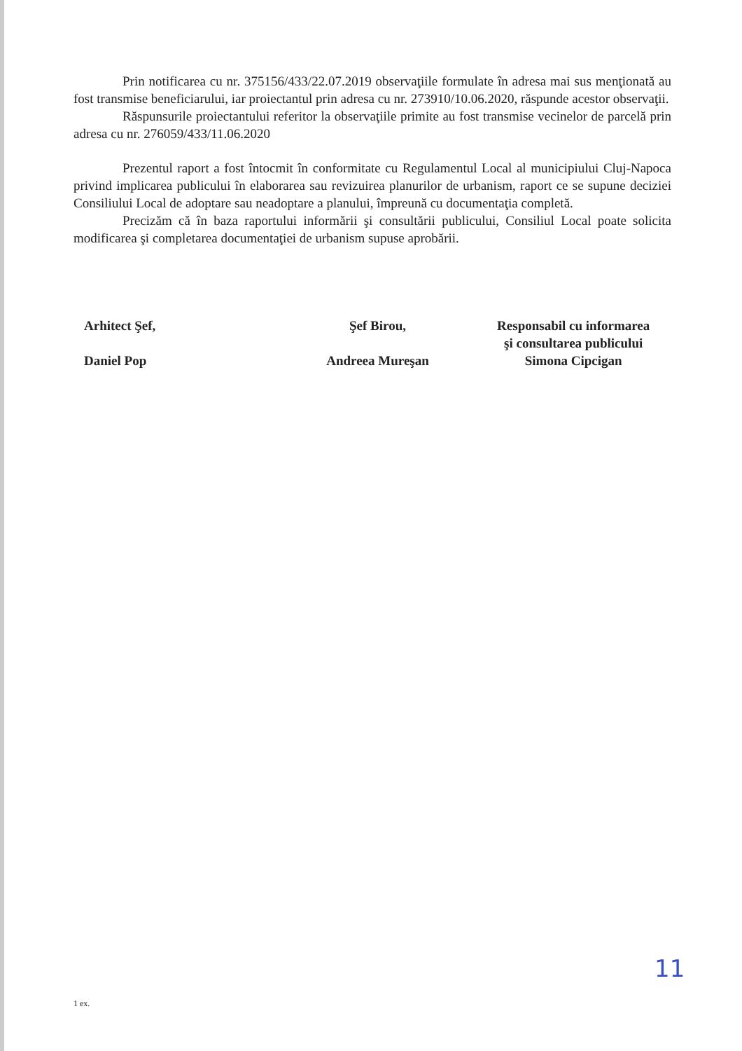Prin notificarea cu nr. 375156/433/22.07.2019 observaţiile formulate în adresa mai sus menţionată au fost transmise beneficiarului, iar proiectantul prin adresa cu nr. 273910/10.06.2020, răspunde acestor observaţii.
Răspunsurile proiectantului referitor la observaţiile primite au fost transmise vecinelor de parcelă prin adresa cu nr. 276059/433/11.06.2020
Prezentul raport a fost întocmit în conformitate cu Regulamentul Local al municipiului Cluj-Napoca privind implicarea publicului în elaborarea sau revizuirea planurilor de urbanism, raport ce se supune deciziei Consiliului Local de adoptare sau neadoptare a planului, împreună cu documentaţia completă.
Precizăm că în baza raportului informării şi consultării publicului, Consiliul Local poate solicita modificarea şi completarea documentaţiei de urbanism supuse aprobării.
Arhitect Şef,
Daniel Pop
Şef Birou,
Andreea Mureşan
Responsabil cu informarea
şi consultarea publicului
Simona Cipcigan
11
1 ex.